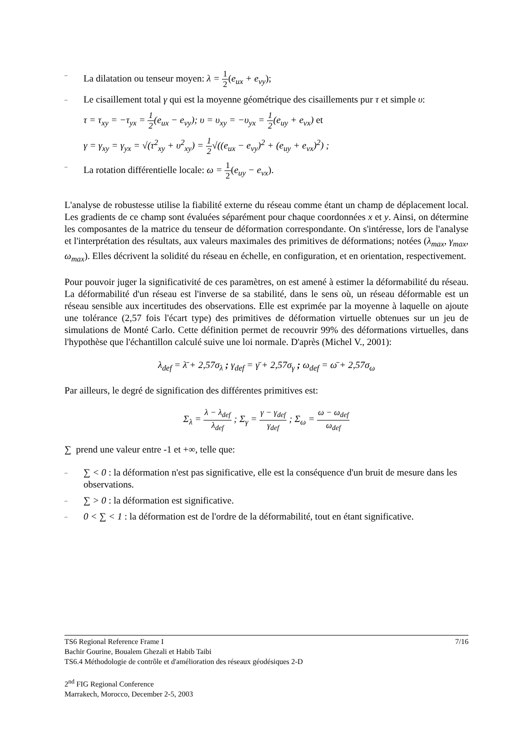– La dilatation ou tenseur moyen: λ = 1 2(e<sub>ux</sub> + e<sub>vy</sub>);
– Le cisaillement total γ qui est la moyenne géométrique des cisaillements pur τ et simple υ:
τ = τ<sub>xy</sub> = −τ<sub>yx</sub> = 1 2(e<sub>ux</sub> − e<sub>vy</sub>); υ = υ<sub>xy</sub> = −υ<sub>yx</sub> = 1 2(e<sub>uy</sub> + e<sub>vx</sub>) et
γ = γ<sub>xy</sub> = γ<sub>yx</sub> = √(τ<sup>2</sup><sub>xy</sub> + υ<sup>2</sup><sub>xy</sub>) = 1 2√((e<sub>ux</sub> − e<sub>vy</sub>)<sup>2</sup> + (e<sub>uy</sub> + e<sub>vx</sub>)<sup>2</sup>) ;
– La rotation différentielle locale: ω = 1 2(e<sub>uy</sub> − e<sub>vx</sub>).
L'analyse de robustesse utilise la fiabilité externe du réseau comme étant un champ de déplacement local. Les gradients de ce champ sont évaluées séparément pour chaque coordonnées x et y. Ainsi, on détermine les composantes de la matrice du tenseur de déformation correspondante. On s'intéresse, lors de l'analyse et l'interprétation des résultats, aux valeurs maximales des primitives de déformations; notées (λ<sub>max</sub>, γ<sub>max</sub>, ω<sub>max</sub>). Elles décrivent la solidité du réseau en échelle, en configuration, et en orientation, respectivement.
Pour pouvoir juger la significativité de ces paramètres, on est amené à estimer la déformabilité du réseau. La déformabilité d'un réseau est l'inverse de sa stabilité, dans le sens où, un réseau déformable est un réseau sensible aux incertitudes des observations. Elle est exprimée par la moyenne à laquelle on ajoute une tolérance (2,57 fois l'écart type) des primitives de déformation virtuelle obtenues sur un jeu de simulations de Monté Carlo. Cette définition permet de recouvrir 99% des déformations virtuelles, dans l'hypothèse que l'échantillon calculé suive une loi normale. D'après (Michel V., 2001):
λ<sub>def</sub> = λ̄ + 2,57σ<sub>λ</sub> ; γ<sub>def</sub> = γ̄ + 2,57σ<sub>γ</sub> ; ω<sub>def</sub> = ω̄ + 2,57σ<sub>ω</sub>
Par ailleurs, le degré de signification des différentes primitives est:
Σ<sub>λ</sub> = λ − λ<sub>def</sub> λ<sub>def</sub> ; Σ<sub>γ</sub> = γ − γ<sub>def</sub> γ<sub>def</sub> ; Σ<sub>ω</sub> = ω − ω<sub>def</sub> ω<sub>def</sub>
∑ prend une valeur entre -1 et +∞, telle que:
– ∑ < 0 : la déformation n'est pas significative, elle est la conséquence d'un bruit de mesure dans les observations.
– ∑ > 0 : la déformation est significative.
– 0 < ∑ < 1 : la déformation est de l'ordre de la déformabilité, tout en étant significative.
TS6 Regional Reference Frame I 7/16
Bachir Gourine, Boualem Ghezali et Habib Taibi
TS6.4 Méthodologie de contrôle et d'amélioration des réseaux géodésiques 2-D
2<sup>nd</sup> FIG Regional Conference
Marrakech, Morocco, December 2-5, 2003